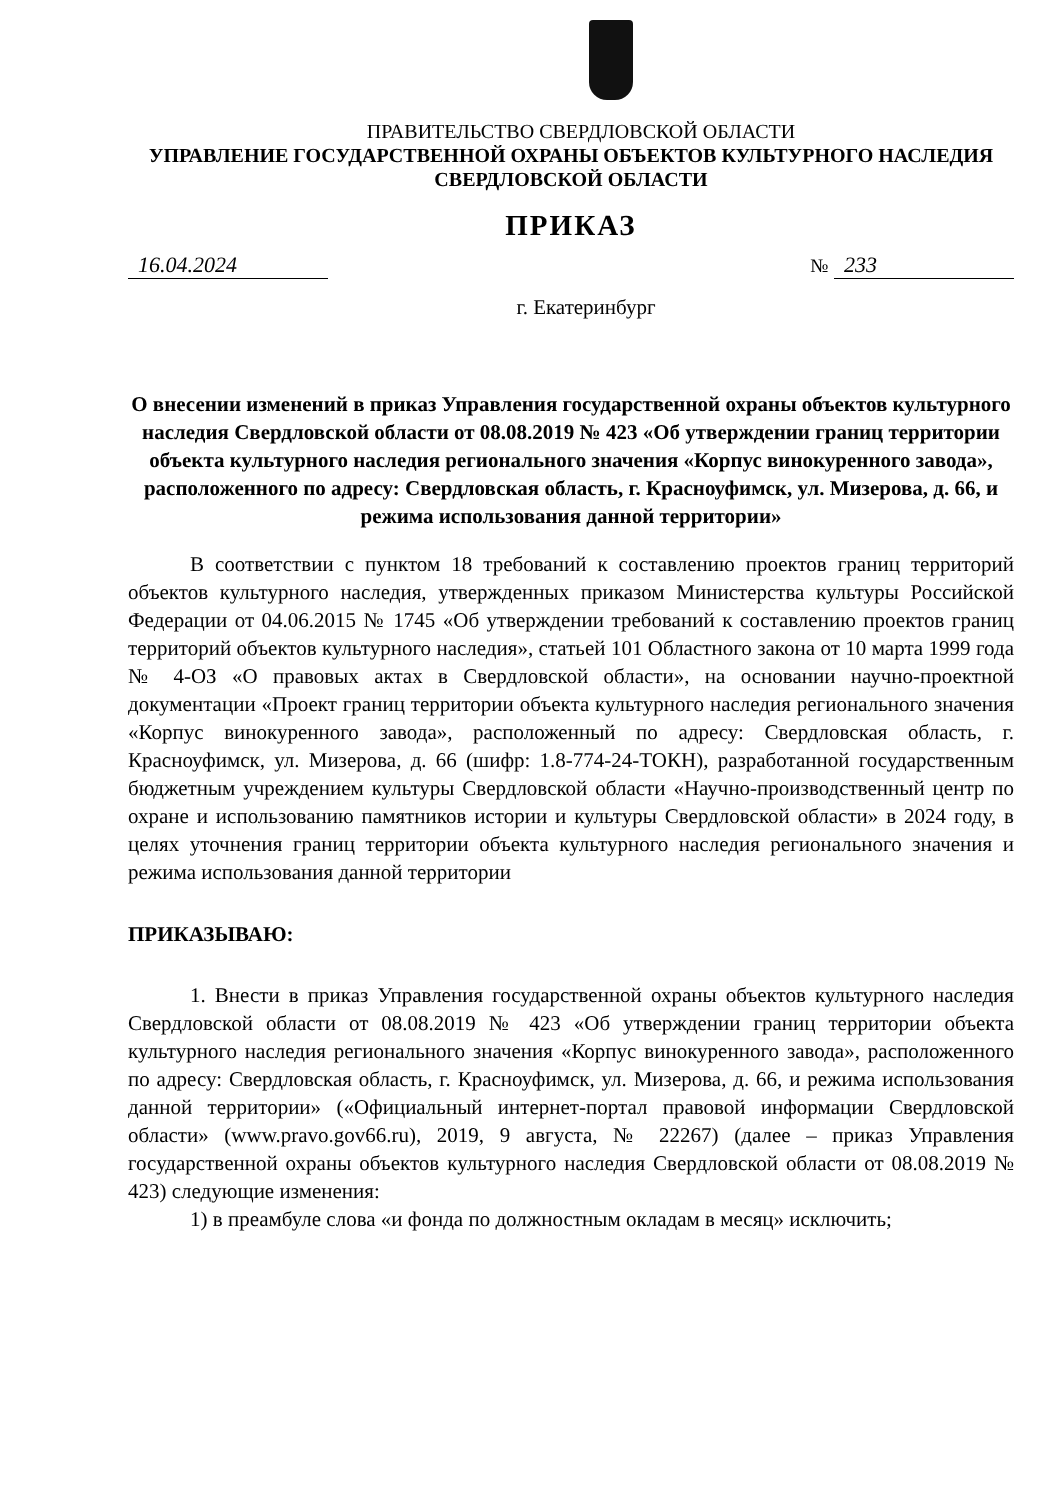ПРАВИТЕЛЬСТВО СВЕРДЛОВСКОЙ ОБЛАСТИ
УПРАВЛЕНИЕ ГОСУДАРСТВЕННОЙ ОХРАНЫ ОБЪЕКТОВ КУЛЬТУРНОГО НАСЛЕДИЯ
СВЕРДЛОВСКОЙ ОБЛАСТИ
ПРИКАЗ
16.04.2024 № 233
г. Екатеринбург
О внесении изменений в приказ Управления государственной охраны объектов культурного наследия Свердловской области от 08.08.2019 № 423 «Об утверждении границ территории объекта культурного наследия регионального значения «Корпус винокуренного завода», расположенного по адресу: Свердловская область, г. Красноуфимск, ул. Мизерова, д. 66, и режима использования данной территории»
В соответствии с пунктом 18 требований к составлению проектов границ территорий объектов культурного наследия, утвержденных приказом Министерства культуры Российской Федерации от 04.06.2015 № 1745 «Об утверждении требований к составлению проектов границ территорий объектов культурного наследия», статьей 101 Областного закона от 10 марта 1999 года № 4-ОЗ «О правовых актах в Свердловской области», на основании научно-проектной документации «Проект границ территории объекта культурного наследия регионального значения «Корпус винокуренного завода», расположенный по адресу: Свердловская область, г. Красноуфимск, ул. Мизерова, д. 66 (шифр: 1.8-774-24-ТОКН), разработанной государственным бюджетным учреждением культуры Свердловской области «Научно-производственный центр по охране и использованию памятников истории и культуры Свердловской области» в 2024 году, в целях уточнения границ территории объекта культурного наследия регионального значения и режима использования данной территории
ПРИКАЗЫВАЮ:
1. Внести в приказ Управления государственной охраны объектов культурного наследия Свердловской области от 08.08.2019 № 423 «Об утверждении границ территории объекта культурного наследия регионального значения «Корпус винокуренного завода», расположенного по адресу: Свердловская область, г. Красноуфимск, ул. Мизерова, д. 66, и режима использования данной территории» («Официальный интернет-портал правовой информации Свердловской области» (www.pravo.gov66.ru), 2019, 9 августа, № 22267) (далее – приказ Управления государственной охраны объектов культурного наследия Свердловской области от 08.08.2019 № 423) следующие изменения:
1) в преамбуле слова «и фонда по должностным окладам в месяц» исключить;